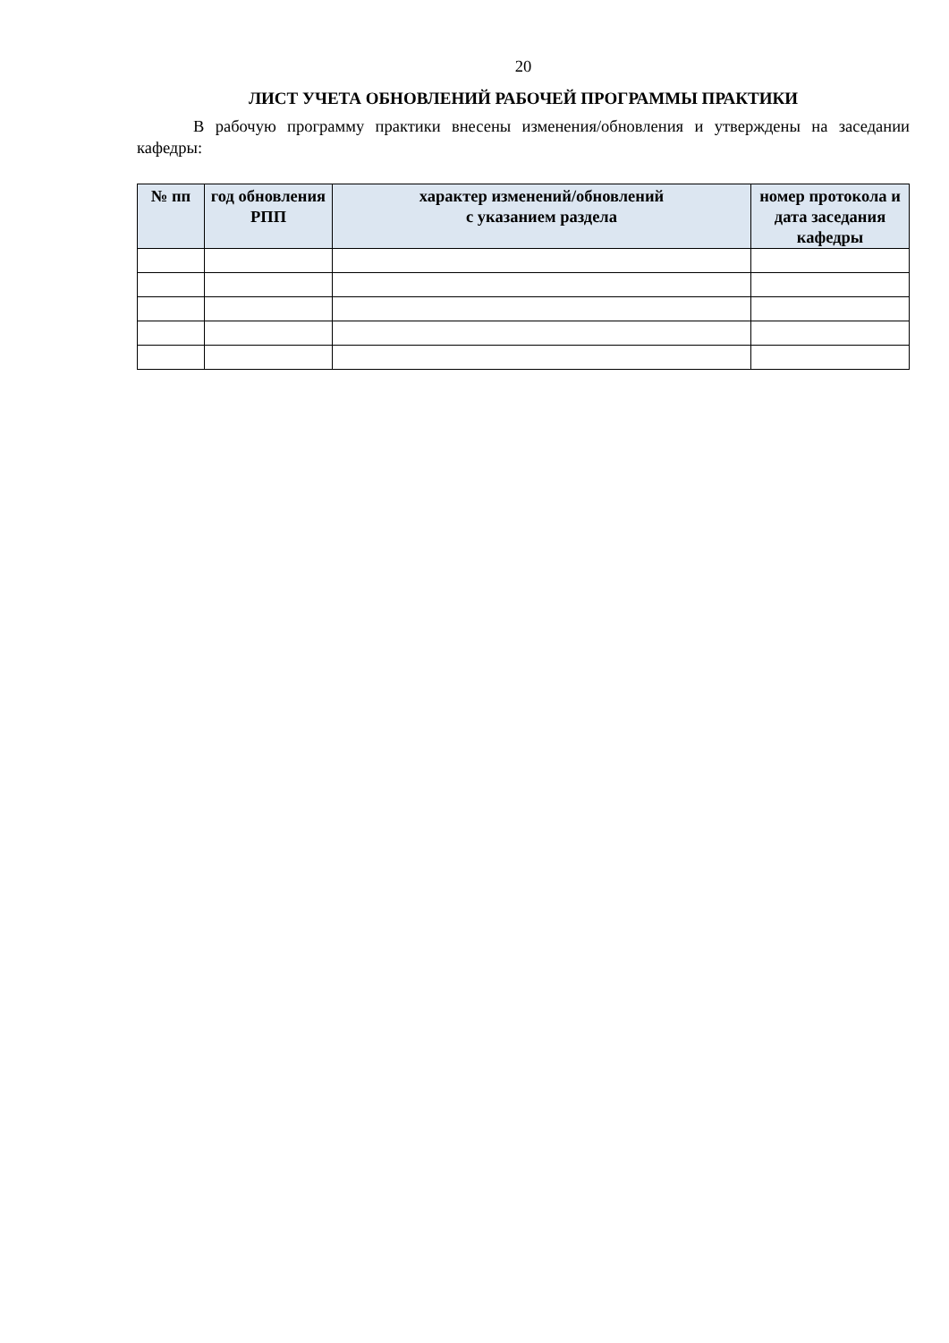20
ЛИСТ УЧЕТА ОБНОВЛЕНИЙ РАБОЧЕЙ ПРОГРАММЫ ПРАКТИКИ
В рабочую программу практики внесены изменения/обновления и утверждены на заседании кафедры:
| № пп | год обновления РПП | характер изменений/обновлений с указанием раздела | номер протокола и дата заседания кафедры |
| --- | --- | --- | --- |